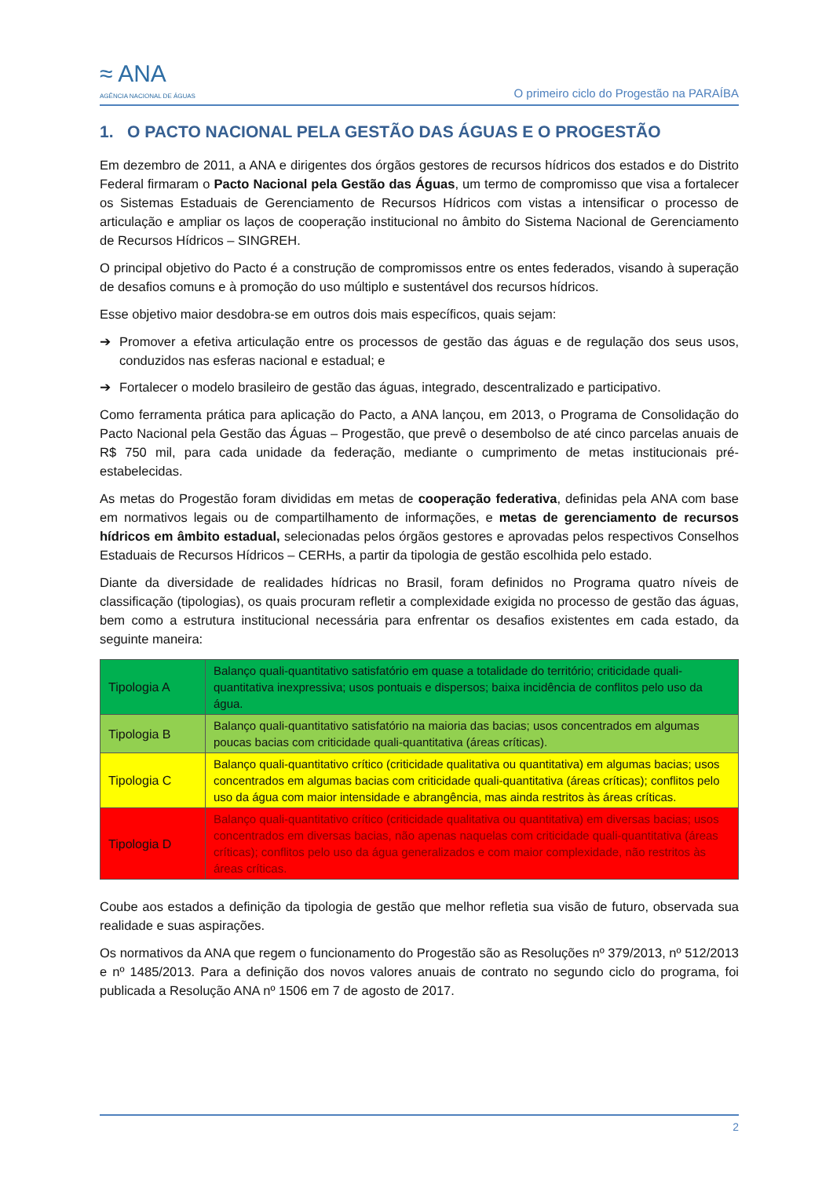≈ ANA
AGÊNCIA NACIONAL DE ÁGUAS
O primeiro ciclo do Progestão na PARAÍBA
1. O PACTO NACIONAL PELA GESTÃO DAS ÁGUAS E O PROGESTÃO
Em dezembro de 2011, a ANA e dirigentes dos órgãos gestores de recursos hídricos dos estados e do Distrito Federal firmaram o Pacto Nacional pela Gestão das Águas, um termo de compromisso que visa a fortalecer os Sistemas Estaduais de Gerenciamento de Recursos Hídricos com vistas a intensificar o processo de articulação e ampliar os laços de cooperação institucional no âmbito do Sistema Nacional de Gerenciamento de Recursos Hídricos – SINGREH.
O principal objetivo do Pacto é a construção de compromissos entre os entes federados, visando à superação de desafios comuns e à promoção do uso múltiplo e sustentável dos recursos hídricos.
Esse objetivo maior desdobra-se em outros dois mais específicos, quais sejam:
➔ Promover a efetiva articulação entre os processos de gestão das águas e de regulação dos seus usos, conduzidos nas esferas nacional e estadual; e
➔ Fortalecer o modelo brasileiro de gestão das águas, integrado, descentralizado e participativo.
Como ferramenta prática para aplicação do Pacto, a ANA lançou, em 2013, o Programa de Consolidação do Pacto Nacional pela Gestão das Águas – Progestão, que prevê o desembolso de até cinco parcelas anuais de R$ 750 mil, para cada unidade da federação, mediante o cumprimento de metas institucionais pré-estabelecidas.
As metas do Progestão foram divididas em metas de cooperação federativa, definidas pela ANA com base em normativos legais ou de compartilhamento de informações, e metas de gerenciamento de recursos hídricos em âmbito estadual, selecionadas pelos órgãos gestores e aprovadas pelos respectivos Conselhos Estaduais de Recursos Hídricos – CERHs, a partir da tipologia de gestão escolhida pelo estado.
Diante da diversidade de realidades hídricas no Brasil, foram definidos no Programa quatro níveis de classificação (tipologias), os quais procuram refletir a complexidade exigida no processo de gestão das águas, bem como a estrutura institucional necessária para enfrentar os desafios existentes em cada estado, da seguinte maneira:
| Tipologia A | Balanço quali-quantitativo satisfatório em quase a totalidade do território; criticidade quali-quantitativa inexpressiva; usos pontuais e dispersos; baixa incidência de conflitos pelo uso da água. |
| Tipologia B | Balanço quali-quantitativo satisfatório na maioria das bacias; usos concentrados em algumas poucas bacias com criticidade quali-quantitativa (áreas críticas). |
| Tipologia C | Balanço quali-quantitativo crítico (criticidade qualitativa ou quantitativa) em algumas bacias; usos concentrados em algumas bacias com criticidade quali-quantitativa (áreas críticas); conflitos pelo uso da água com maior intensidade e abrangência, mas ainda restritos às áreas críticas. |
| Tipologia D | Balanço quali-quantitativo crítico (criticidade qualitativa ou quantitativa) em diversas bacias; usos concentrados em diversas bacias, não apenas naquelas com criticidade quali-quantitativa (áreas críticas); conflitos pelo uso da água generalizados e com maior complexidade, não restritos às áreas críticas. |
Coube aos estados a definição da tipologia de gestão que melhor refletia sua visão de futuro, observada sua realidade e suas aspirações.
Os normativos da ANA que regem o funcionamento do Progestão são as Resoluções nº 379/2013, nº 512/2013 e nº 1485/2013. Para a definição dos novos valores anuais de contrato no segundo ciclo do programa, foi publicada a Resolução ANA nº 1506 em 7 de agosto de 2017.
2